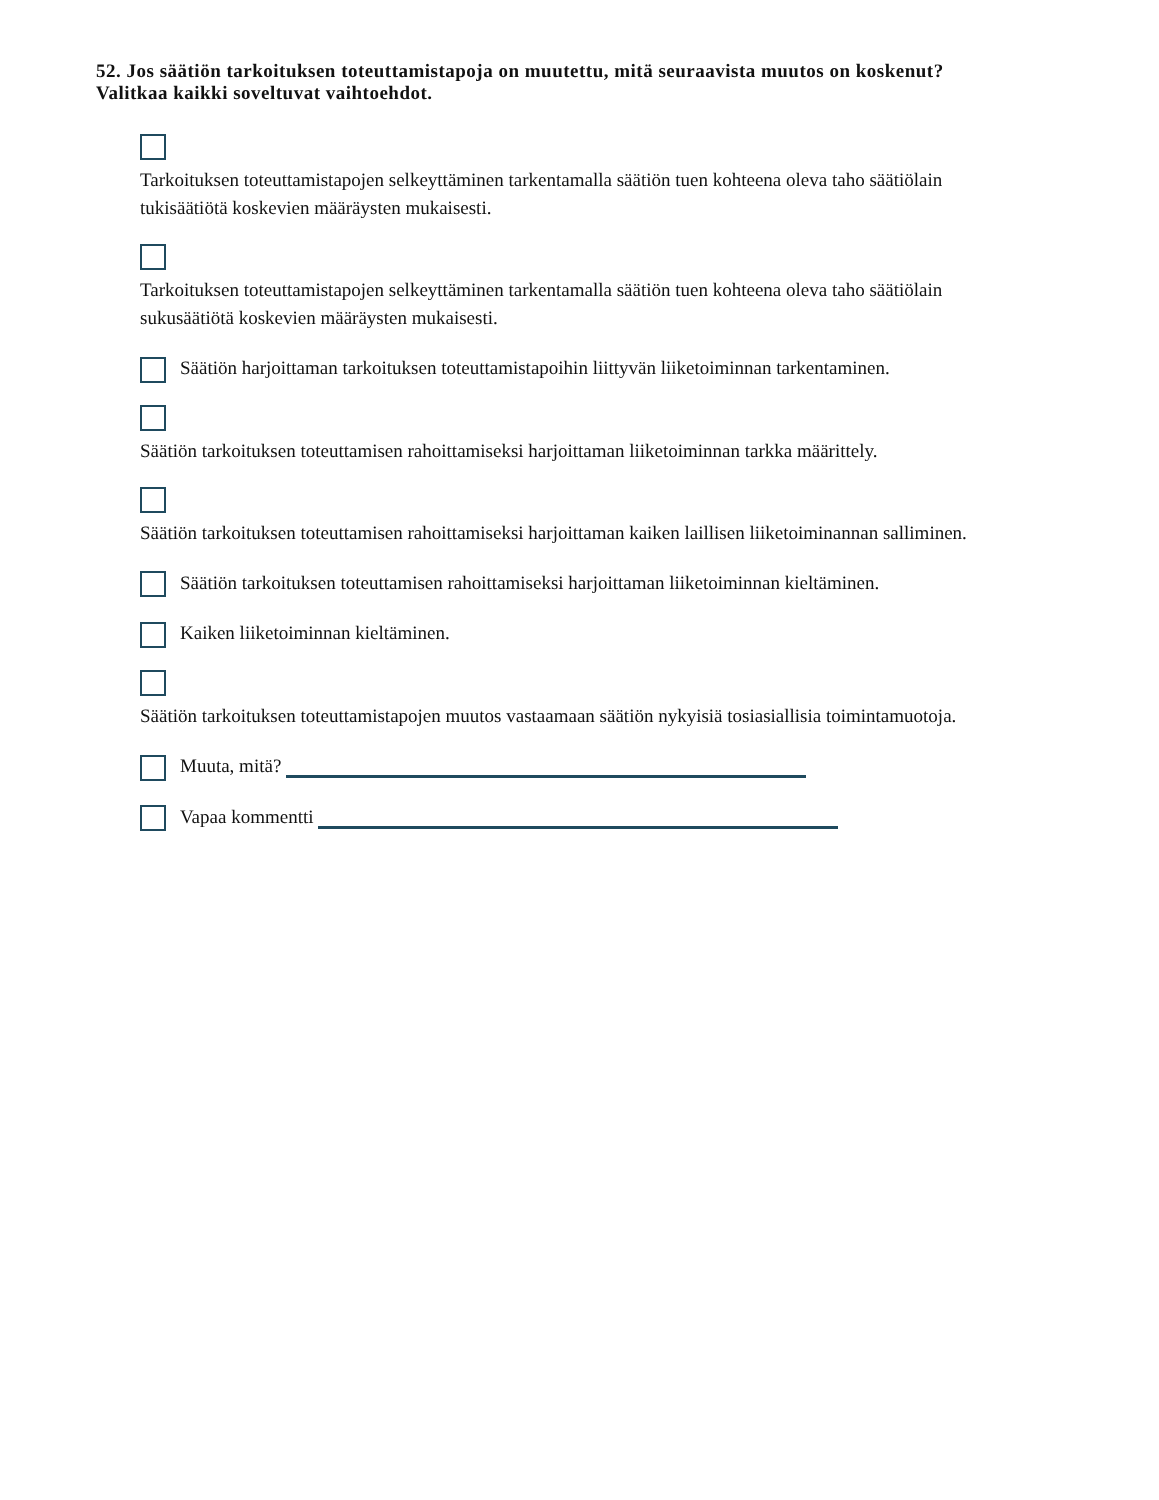52. Jos säätiön tarkoituksen toteuttamistapoja on muutettu, mitä seuraavista muutos on koskenut?
Valitkaa kaikki soveltuvat vaihtoehdot.
Tarkoituksen toteuttamistapojen selkeyttäminen tarkentamalla säätiön tuen kohteena oleva taho säätiölain tukisäätiötä koskevien määräysten mukaisesti.
Tarkoituksen toteuttamistapojen selkeyttäminen tarkentamalla säätiön tuen kohteena oleva taho säätiölain sukusäätiötä koskevien määräysten mukaisesti.
Säätiön harjoittaman tarkoituksen toteuttamistapoihin liittyvän liiketoiminnan tarkentaminen.
Säätiön tarkoituksen toteuttamisen rahoittamiseksi harjoittaman liiketoiminnan tarkka määrittely.
Säätiön tarkoituksen toteuttamisen rahoittamiseksi harjoittaman kaiken laillisen liiketoiminannan salliminen.
Säätiön tarkoituksen toteuttamisen rahoittamiseksi harjoittaman liiketoiminnan kieltäminen.
Kaiken liiketoiminnan kieltäminen.
Säätiön tarkoituksen toteuttamistapojen muutos vastaamaan säätiön nykyisiä tosiasiallisia toimintamuotoja.
Muuta, mitä?
Vapaa kommentti